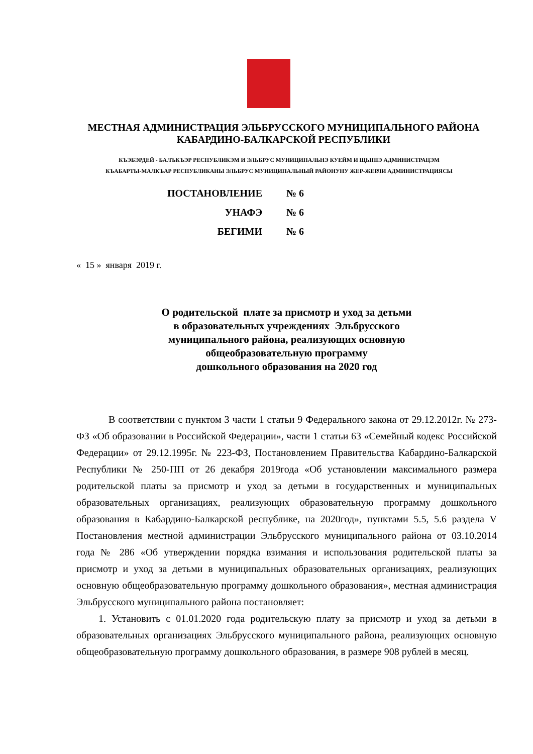МЕСТНАЯ АДМИНИСТРАЦИЯ ЭЛЬБРУССКОГО МУНИЦИПАЛЬНОГО РАЙОНА
КАБАРДИНО-БАЛКАРСКОЙ РЕСПУБЛИКИ
КЪЭБЭРДЕЙ - БАЛЪКЪЭР РЕСПУБЛИКЭМ И ЭЛЬБРУС МУНИЦИПАЛЬНЭ КУЕЙМ И ЩЫПIЭ АДМИНИСТРАЦЭМ
КЪАБАРТЫ-МАЛКЪАР РЕСПУБЛИКАНЫ ЭЛЬБРУС МУНИЦИПАЛЬНЫЙ РАЙОНУНУ ЖЕР-ЖЕРЛИ АДМИНИСТРАЦИЯСЫ
| ПОСТАНОВЛЕНИЕ | № 6 |
| УНАФЭ | № 6 |
| БЕГИМИ | № 6 |
« 15 » января 2019 г.
О родительской плате за присмотр и уход за детьми
в образовательных учреждениях Эльбрусского
муниципального района, реализующих основную
общеобразовательную программу
дошкольного образования на 2020 год
В соответствии с пунктом 3 части 1 статьи 9 Федерального закона от 29.12.2012г. № 273-ФЗ «Об образовании в Российской Федерации», части 1 статьи 63 «Семейный кодекс Российской Федерации» от 29.12.1995г. № 223-ФЗ, Постановлением Правительства Кабардино-Балкарской Республики № 250-ПП от 26 декабря 2019года «Об установлении максимального размера родительской платы за присмотр и уход за детьми в государственных и муниципальных образовательных организациях, реализующих образовательную программу дошкольного образования в Кабардино-Балкарской республике, на 2020год», пунктами 5.5, 5.6 раздела V Постановления местной администрации Эльбрусского муниципального района от 03.10.2014 года № 286 «Об утверждении порядка взимания и использования родительской платы за присмотр и уход за детьми в муниципальных образовательных организациях, реализующих основную общеобразовательную программу дошкольного образования», местная администрация Эльбрусского муниципального района постановляет:
1. Установить с 01.01.2020 года родительскую плату за присмотр и уход за детьми в образовательных организациях Эльбрусского муниципального района, реализующих основную общеобразовательную программу дошкольного образования, в размере 908 рублей в месяц.